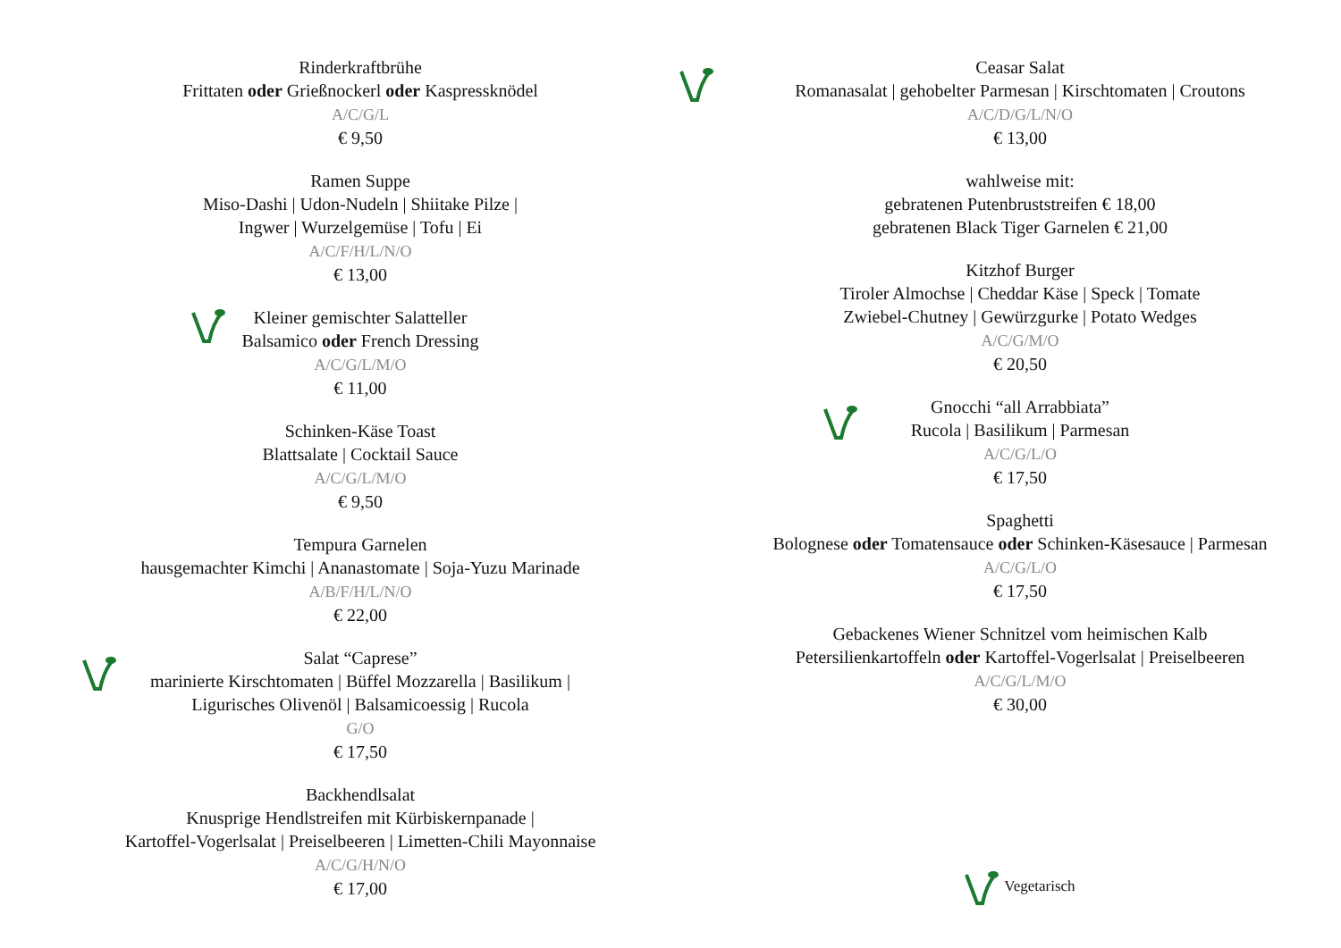Rinderkraftbrühe
Frittaten oder Grießnockerl oder Kaspressknödel
A/C/G/L
€ 9,50
Ramen Suppe
Miso-Dashi | Udon-Nudeln | Shiitake Pilze |
Ingwer | Wurzelgemüse | Tofu | Ei
A/C/F/H/L/N/O
€ 13,00
Kleiner gemischter Salatteller
Balsamico oder French Dressing
A/C/G/L/M/O
€ 11,00
Schinken-Käse Toast
Blattsalate | Cocktail Sauce
A/C/G/L/M/O
€ 9,50
Tempura Garnelen
hausgemachter Kimchi | Ananastomate | Soja-Yuzu Marinade
A/B/F/H/L/N/O
€ 22,00
Salat “Caprese”
marinierte Kirschtomaten | Büffel Mozzarella | Basilikum |
Ligurisches Olivenöl | Balsamicoessig | Rucola
G/O
€ 17,50
Backhendlsalat
Knusprige Hendlstreifen mit Kürbiskernpanade |
Kartoffel-Vogerlsalat | Preiselbeeren | Limetten-Chili Mayonnaise
A/C/G/H/N/O
€ 17,00
Ceasar Salat
Romanasalat | gehobelter Parmesan | Kirschtomaten | Croutons
A/C/D/G/L/N/O
€ 13,00
wahlweise mit:
gebratenen Putenbruststreifen € 18,00
gebratenen Black Tiger Garnelen € 21,00
Kitzhof Burger
Tiroler Almochse | Cheddar Käse | Speck | Tomate
Zwiebel-Chutney | Gewürzgurke | Potato Wedges
A/C/G/M/O
€ 20,50
Gnocchi “all Arrabbiata”
Rucola | Basilikum | Parmesan
A/C/G/L/O
€ 17,50
Spaghetti
Bolognese oder Tomatensauce oder Schinken-Käsesauce | Parmesan
A/C/G/L/O
€ 17,50
Gebackenes Wiener Schnitzel vom heimischen Kalb
Petersilienkartoffeln oder Kartoffel-Vogerlsalat | Preiselbeeren
A/C/G/L/M/O
€ 30,00
Vegetarisch